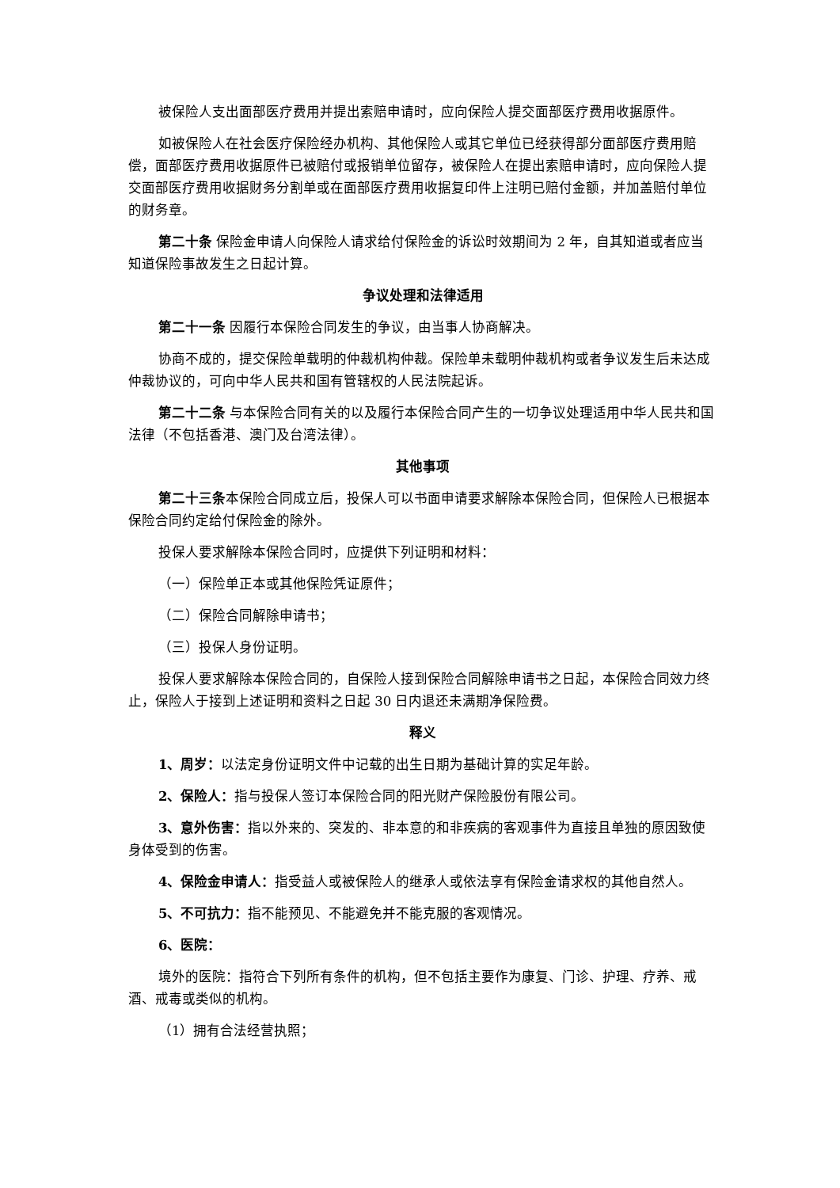被保险人支出面部医疗费用并提出索赔申请时，应向保险人提交面部医疗费用收据原件。
如被保险人在社会医疗保险经办机构、其他保险人或其它单位已经获得部分面部医疗费用赔偿，面部医疗费用收据原件已被赔付或报销单位留存，被保险人在提出索赔申请时，应向保险人提交面部医疗费用收据财务分割单或在面部医疗费用收据复印件上注明已赔付金额，并加盖赔付单位的财务章。
第二十条 保险金申请人向保险人请求给付保险金的诉讼时效期间为 2 年，自其知道或者应当知道保险事故发生之日起计算。
争议处理和法律适用
第二十一条 因履行本保险合同发生的争议，由当事人协商解决。
协商不成的，提交保险单载明的仲裁机构仲裁。保险单未载明仲裁机构或者争议发生后未达成仲裁协议的，可向中华人民共和国有管辖权的人民法院起诉。
第二十二条 与本保险合同有关的以及履行本保险合同产生的一切争议处理适用中华人民共和国法律（不包括香港、澳门及台湾法律）。
其他事项
第二十三条本保险合同成立后，投保人可以书面申请要求解除本保险合同，但保险人已根据本保险合同约定给付保险金的除外。
投保人要求解除本保险合同时，应提供下列证明和材料：
（一）保险单正本或其他保险凭证原件；
（二）保险合同解除申请书；
（三）投保人身份证明。
投保人要求解除本保险合同的，自保险人接到保险合同解除申请书之日起，本保险合同效力终止，保险人于接到上述证明和资料之日起 30 日内退还未满期净保险费。
释义
1、周岁：以法定身份证明文件中记载的出生日期为基础计算的实足年龄。
2、保险人：指与投保人签订本保险合同的阳光财产保险股份有限公司。
3、意外伤害：指以外来的、突发的、非本意的和非疾病的客观事件为直接且单独的原因致使身体受到的伤害。
4、保险金申请人：指受益人或被保险人的继承人或依法享有保险金请求权的其他自然人。
5、不可抗力：指不能预见、不能避免并不能克服的客观情况。
6、医院：
境外的医院：指符合下列所有条件的机构，但不包括主要作为康复、门诊、护理、疗养、戒酒、戒毒或类似的机构。
（1）拥有合法经营执照；